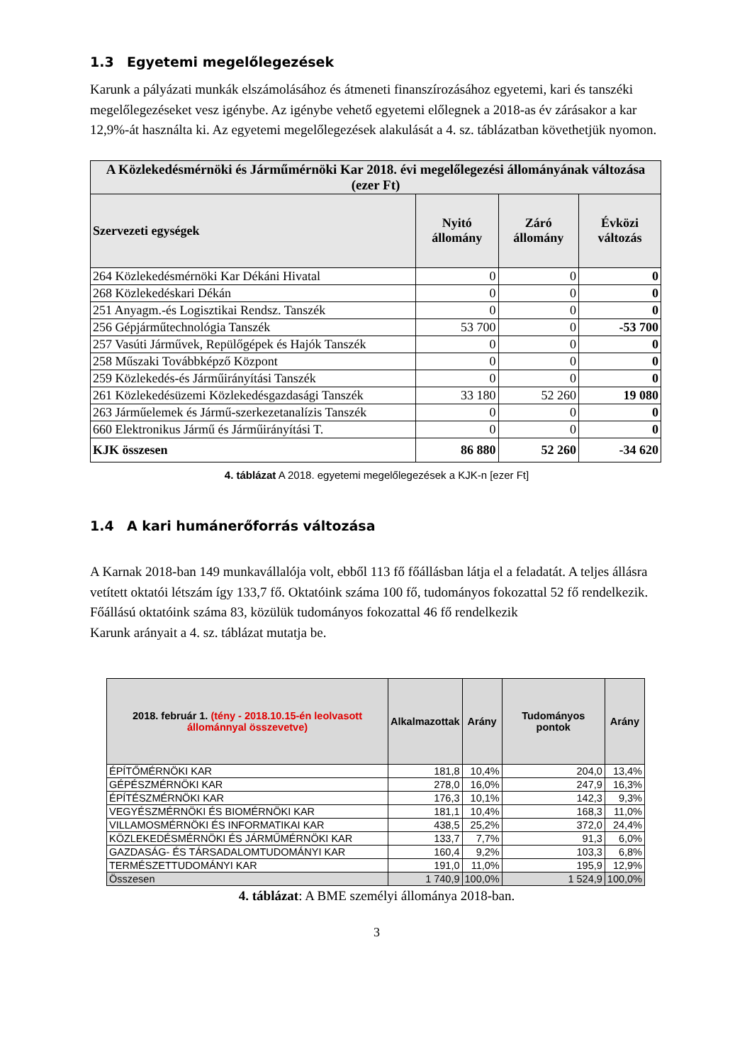1.3 Egyetemi megelőlegezések
Karunk a pályázati munkák elszámolásához és átmeneti finanszírozásához egyetemi, kari és tanszéki megelőlegezéseket vesz igénybe. Az igénybe vehető egyetemi előlegnek a 2018-as év zárásakor a kar 12,9%-át használta ki. Az egyetemi megelőlegezések alakulását a 4. sz. táblázatban követhetjük nyomon.
| A Közlekedésmérnöki és Járműmérnöki Kar 2018. évi megelőlegezési állományának változása (ezer Ft) | | | |
| --- | --- | --- | --- |
| Szervezeti egységek | Nyitó állomány | Záró állomány | Évközi változás |
| 264 Közlekedésmérnöki Kar Dékáni Hivatal | 0 | 0 | 0 |
| 268 Közlekedéskari Dékán | 0 | 0 | 0 |
| 251 Anyagm.-és Logisztikai Rendsz. Tanszék | 0 | 0 | 0 |
| 256 Gépjárműtechnológia Tanszék | 53 700 | 0 | -53 700 |
| 257 Vasúti Járművek, Repülőgépek és Hajók Tanszék | 0 | 0 | 0 |
| 258 Műszaki Továbbképző Központ | 0 | 0 | 0 |
| 259 Közlekedés-és Járműirányítási Tanszék | 0 | 0 | 0 |
| 261 Közlekedésüzemi Közlekedésgazdasági Tanszék | 33 180 | 52 260 | 19 080 |
| 263 Járműelemek és Jármű-szerkezetanalízis Tanszék | 0 | 0 | 0 |
| 660 Elektronikus Jármű és Járműirányítási T. | 0 | 0 | 0 |
| KJK összesen | 86 880 | 52 260 | -34 620 |
4. táblázat A 2018. egyetemi megelőlegezések a KJK-n [ezer Ft]
1.4 A kari humánerőforrás változása
A Karnak 2018-ban 149 munkavállalója volt, ebből 113 fő főállásban látja el a feladatát. A teljes állásra vetített oktatói létszám így 133,7 fő. Oktatóink száma 100 fő, tudományos fokozattal 52 fő rendelkezik. Főállású oktatóink száma 83, közülük tudományos fokozattal 46 fő rendelkezik
Karunk arányait a 4. sz. táblázat mutatja be.
| 2018. február 1. (tény - 2018.10.15-én leolvasott állománnyal összevetve) | Alkalmazottak | Arány | Tudományos pontok | Arány |
| --- | --- | --- | --- | --- |
| ÉPÍTŐMÉRNÖKI KAR | 181,8 | 10,4% | 204,0 | 13,4% |
| GÉPÉSZMÉRNÖKI KAR | 278,0 | 16,0% | 247,9 | 16,3% |
| ÉPÍTÉSZMÉRNÖKI KAR | 176,3 | 10,1% | 142,3 | 9,3% |
| VEGYÉSZMÉRNÖKI ÉS BIOMÉRNÖKI KAR | 181,1 | 10,4% | 168,3 | 11,0% |
| VILLAMOSMÉRNÖKI ÉS INFORMATIKAI KAR | 438,5 | 25,2% | 372,0 | 24,4% |
| KÖZLEKEDÉSMÉRNÖKI ÉS JÁRMŰMÉRNÖKI KAR | 133,7 | 7,7% | 91,3 | 6,0% |
| GAZDASÁG- ÉS TÁRSADALOMTUDOMÁNYI KAR | 160,4 | 9,2% | 103,3 | 6,8% |
| TERMÉSZETTUDOMÁNYI KAR | 191,0 | 11,0% | 195,9 | 12,9% |
| Összesen | 1 740,9 | 100,0% | 1 524,9 | 100,0% |
4. táblázat: A BME személyi állománya 2018-ban.
3